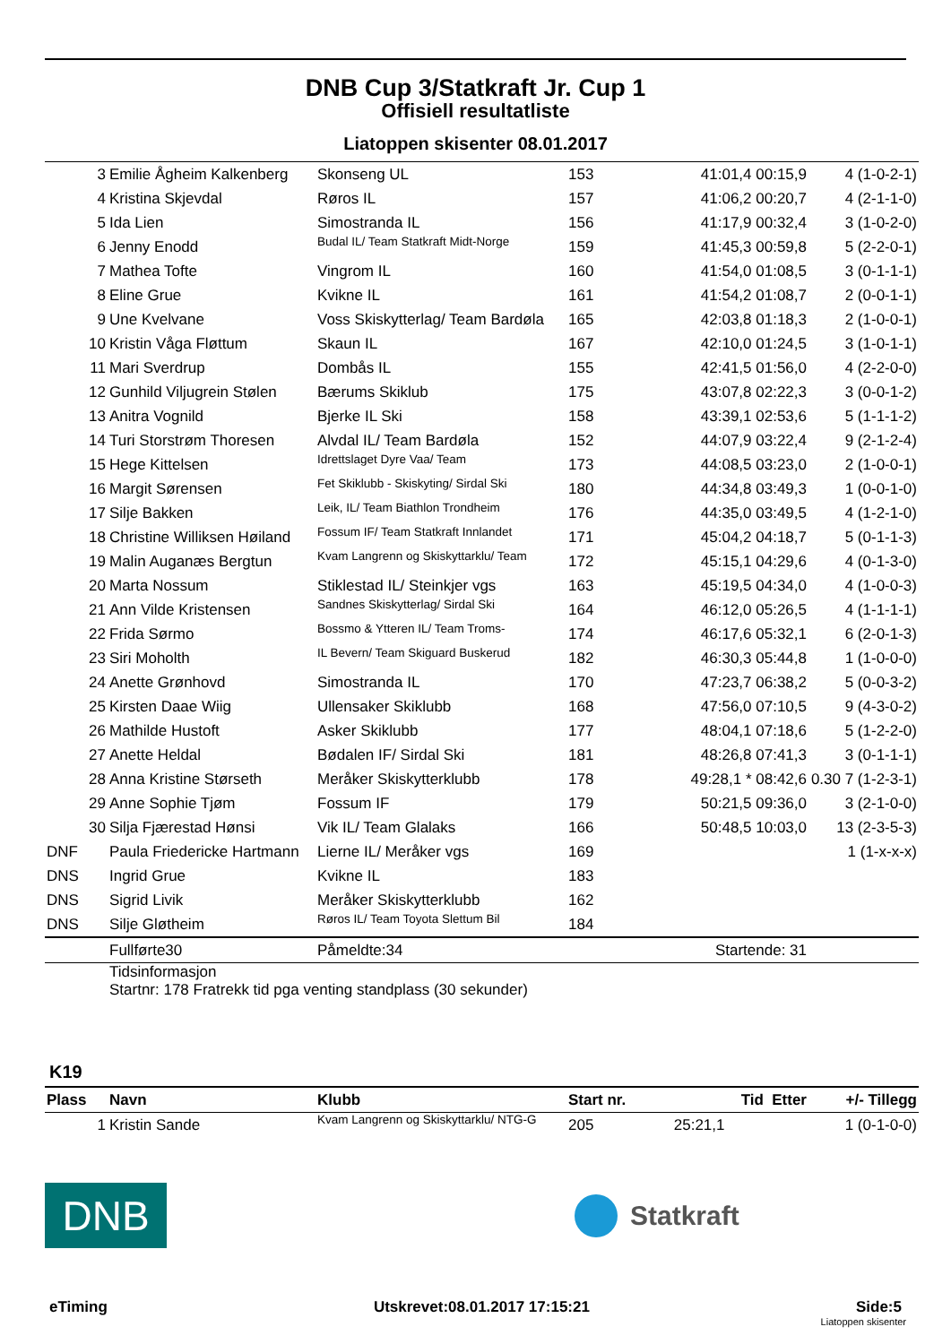DNB Cup 3/Statkraft Jr. Cup 1
Offisiell resultatliste
Liatoppen skisenter 08.01.2017
| 3 | Emilie Ågheim Kalkenberg | Skonseng UL | 153 | 41:01,4 00:15,9 | 4 (1-0-2-1) |
| 4 | Kristina Skjevdal | Røros IL | 157 | 41:06,2 00:20,7 | 4 (2-1-1-0) |
| 5 | Ida Lien | Simostranda IL | 156 | 41:17,9 00:32,4 | 3 (1-0-2-0) |
| 6 | Jenny Enodd | Budal IL/ Team Statkraft Midt-Norge | 159 | 41:45,3 00:59,8 | 5 (2-2-0-1) |
| 7 | Mathea Tofte | Vingrom IL | 160 | 41:54,0 01:08,5 | 3 (0-1-1-1) |
| 8 | Eline Grue | Kvikne IL | 161 | 41:54,2 01:08,7 | 2 (0-0-1-1) |
| 9 | Une Kvelvane | Voss Skiskytterlag/ Team Bardøla | 165 | 42:03,8 01:18,3 | 2 (1-0-0-1) |
| 10 | Kristin Våga Fløttum | Skaun IL | 167 | 42:10,0 01:24,5 | 3 (1-0-1-1) |
| 11 | Mari Sverdrup | Dombås IL | 155 | 42:41,5 01:56,0 | 4 (2-2-0-0) |
| 12 | Gunhild Viljugrein Stølen | Bærums Skiklub | 175 | 43:07,8 02:22,3 | 3 (0-0-1-2) |
| 13 | Anitra Vognild | Bjerke IL Ski | 158 | 43:39,1 02:53,6 | 5 (1-1-1-2) |
| 14 | Turi Storstrøm Thoresen | Alvdal IL/ Team Bardøla | 152 | 44:07,9 03:22,4 | 9 (2-1-2-4) |
| 15 | Hege Kittelsen | Idrettslaget Dyre Vaa/ Team | 173 | 44:08,5 03:23,0 | 2 (1-0-0-1) |
| 16 | Margit Sørensen | Fet Skiklubb - Skiskyting/ Sirdal Ski | 180 | 44:34,8 03:49,3 | 1 (0-0-1-0) |
| 17 | Silje Bakken | Leik, IL/ Team Biathlon Trondheim | 176 | 44:35,0 03:49,5 | 4 (1-2-1-0) |
| 18 | Christine Williksen Høiland | Fossum IF/ Team Statkraft Innlandet | 171 | 45:04,2 04:18,7 | 5 (0-1-1-3) |
| 19 | Malin Auganæs Bergtun | Kvam Langrenn og Skiskyttarklu/ Team | 172 | 45:15,1 04:29,6 | 4 (0-1-3-0) |
| 20 | Marta Nossum | Stiklestad IL/ Steinkjer vgs | 163 | 45:19,5 04:34,0 | 4 (1-0-0-3) |
| 21 | Ann Vilde Kristensen | Sandnes Skiskytterlag/ Sirdal Ski | 164 | 46:12,0 05:26,5 | 4 (1-1-1-1) |
| 22 | Frida Sørmo | Bossmo & Ytteren IL/ Team Troms- | 174 | 46:17,6 05:32,1 | 6 (2-0-1-3) |
| 23 | Siri Moholth | IL Bevern/ Team Skiguard Buskerud | 182 | 46:30,3 05:44,8 | 1 (1-0-0-0) |
| 24 | Anette Grønhovd | Simostranda IL | 170 | 47:23,7 06:38,2 | 5 (0-0-3-2) |
| 25 | Kirsten Daae Wiig | Ullensaker Skiklubb | 168 | 47:56,0 07:10,5 | 9 (4-3-0-2) |
| 26 | Mathilde Hustoft | Asker Skiklubb | 177 | 48:04,1 07:18,6 | 5 (1-2-2-0) |
| 27 | Anette Heldal | Bødalen IF/ Sirdal Ski | 181 | 48:26,8 07:41,3 | 3 (0-1-1-1) |
| 28 | Anna Kristine Størseth | Meråker Skiskytterklubb | 178 | 49:28,1 * 08:42,6 | 0.30 7 (1-2-3-1) |
| 29 | Anne Sophie Tjøm | Fossum IF | 179 | 50:21,5 09:36,0 | 3 (2-1-0-0) |
| 30 | Silja Fjærestad Hønsi | Vik IL/ Team Glalaks | 166 | 50:48,5 10:03,0 | 13 (2-3-5-3) |
| DNF | Paula Friedericke Hartmann | Lierne IL/ Meråker vgs | 169 | | 1 (1-x-x-x) |
| DNS | Ingrid Grue | Kvikne IL | 183 | | |
| DNS | Sigrid Livik | Meråker Skiskytterklubb | 162 | | |
| DNS | Silje Gløtheim | Røros IL/ Team Toyota Slettum Bil | 184 | | |
| | Fullførte30 | Påmeldte:34 | | Startende: 31 | |
| | Tidsinformasjon Startnr: 178 Fratrekk tid pga venting standplass (30 sekunder) | | | | |
K19
| Plass | Navn | Klubb | Start nr. | Tid Etter | +/- Tillegg |
| --- | --- | --- | --- | --- | --- |
| 1 | Kristin Sande | Kvam Langrenn og Skiskyttarklu/ NTG-G | 205 | 25:21,1 | 1 (0-1-0-0) |
DNB
Statkraft
eTiming Utskrevet:08.01.2017 17:15:21 Side:5
Liatoppen skisenter